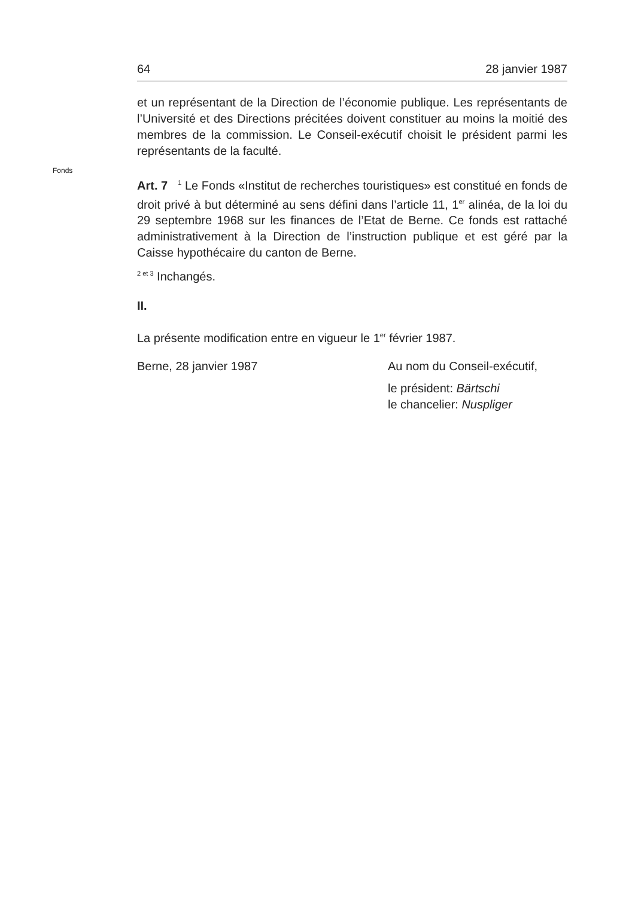64 28 janvier 1987
et un représentant de la Direction de l’économie publique. Les re­présentants de l’Université et des Directions précitées doivent constituer au moins la moitié des membres de la commission. Le Conseil-exécutif choisit le président parmi les représentants de la faculté.
Fonds
Art. 7 <sup>1</sup> Le Fonds «Institut de recherches touristiques» est consti­tué en fonds de droit privé à but déterminé au sens défini dans l’arti­cle 11, 1<sup>er</sup> alinéa, de la loi du 29 septembre 1968 sur les finances de l’Etat de Berne. Ce fonds est rattaché administrativement à la Direc­tion de l’instruction publique et est géré par la Caisse hypothécaire du canton de Berne.
<sup>2 et 3</sup> Inchangés.
II.
La présente modification entre en vigueur le 1<sup>er</sup> février 1987.
Berne, 28 janvier 1987 Au nom du Conseil-exécutif,
le président: Bärtschi
le chancelier: Nuspliger